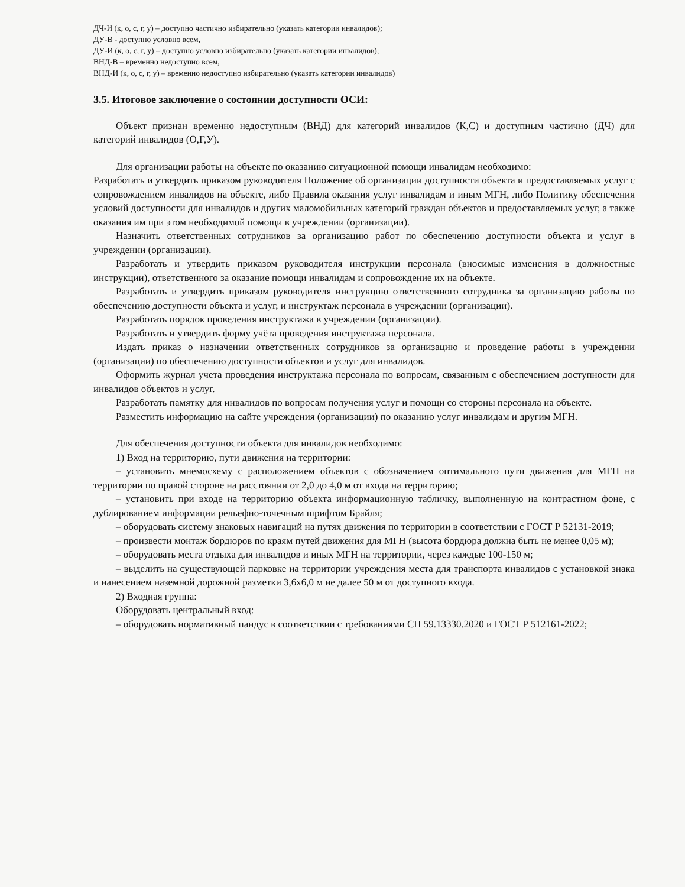ДЧ-И (к, о, с, г, у) – доступно частично избирательно (указать категории инвалидов);
ДУ-В - доступно условно всем,
ДУ-И (к, о, с, г, у) – доступно условно избирательно (указать категории инвалидов);
ВНД-В – временно недоступно всем,
ВНД-И (к, о, с, г, у) – временно недоступно избирательно (указать категории инвалидов)
3.5. Итоговое заключение о состоянии доступности ОСИ:
Объект признан временно недоступным (ВНД) для категорий инвалидов (К,С) и доступным частично (ДЧ) для категорий инвалидов (О,Г,У).
Для организации работы на объекте по оказанию ситуационной помощи инвалидам необходимо:
Разработать и утвердить приказом руководителя Положение об организации доступности объекта и предоставляемых услуг с сопровождением инвалидов на объекте, либо Правила оказания услуг инвалидам и иным МГН, либо Политику обеспечения условий доступности для инвалидов и других маломобильных категорий граждан объектов и предоставляемых услуг, а также оказания им при этом необходимой помощи в учреждении (организации).
Назначить ответственных сотрудников за организацию работ по обеспечению доступности объекта и услуг в учреждении (организации).
Разработать и утвердить приказом руководителя инструкции персонала (вносимые изменения в должностные инструкции), ответственного за оказание помощи инвалидам и сопровождение их на объекте.
Разработать и утвердить приказом руководителя инструкцию ответственного сотрудника за организацию работы по обеспечению доступности объекта и услуг, и инструктаж персонала в учреждении (организации).
Разработать порядок проведения инструктажа в учреждении (организации).
Разработать и утвердить форму учёта проведения инструктажа персонала.
Издать приказ о назначении ответственных сотрудников за организацию и проведение работы в учреждении (организации) по обеспечению доступности объектов и услуг для инвалидов.
Оформить журнал учета проведения инструктажа персонала по вопросам, связанным с обеспечением доступности для инвалидов объектов и услуг.
Разработать памятку для инвалидов по вопросам получения услуг и помощи со стороны персонала на объекте.
Разместить информацию на сайте учреждения (организации) по оказанию услуг инвалидам и другим МГН.
Для обеспечения доступности объекта для инвалидов необходимо:
1) Вход на территорию, пути движения на территории:
– установить мнемосхему с расположением объектов с обозначением оптимального пути движения для МГН на территории по правой стороне на расстоянии от 2,0 до 4,0 м от входа на территорию;
– установить при входе на территорию объекта информационную табличку, выполненную на контрастном фоне, с дублированием информации рельефно-точечным шрифтом Брайля;
– оборудовать систему знаковых навигаций на путях движения по территории в соответствии с ГОСТ Р 52131-2019;
– произвести монтаж бордюров по краям путей движения для МГН (высота бордюра должна быть не менее 0,05 м);
– оборудовать места отдыха для инвалидов и иных МГН на территории, через каждые 100-150 м;
– выделить на существующей парковке на территории учреждения места для транспорта инвалидов с установкой знака и нанесением наземной дорожной разметки 3,6х6,0 м не далее 50 м от доступного входа.
2) Входная группа:
Оборудовать центральный вход:
– оборудовать нормативный пандус в соответствии с требованиями СП 59.13330.2020 и ГОСТ Р 512161-2022;